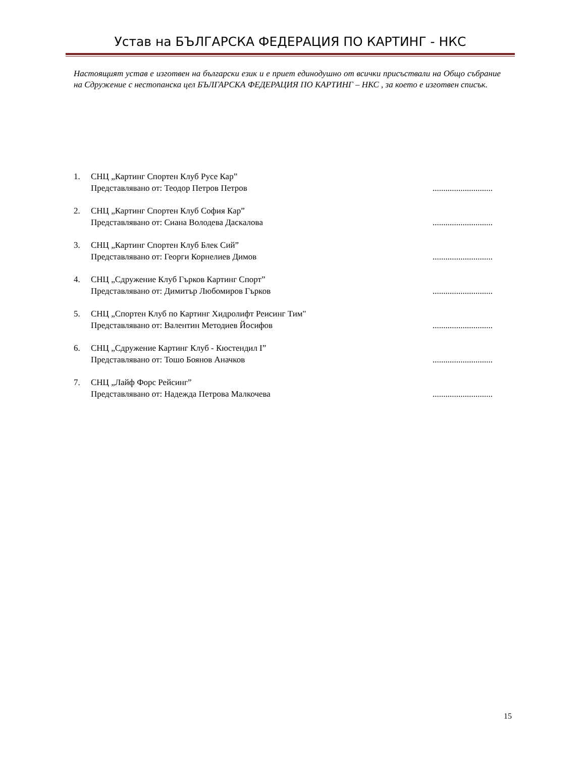Устав на БЪЛГАРСКА ФЕДЕРАЦИЯ ПО КАРТИНГ - НКС
Настоящият устав е изготвен на български език и е приет единодушно от всички присъствали на Общо събрание на Сдружение с нестопанска цел БЪЛГАРСКА ФЕДЕРАЦИЯ ПО КАРТИНГ – НКС , за което е изготвен списък.
1. СНЦ „Картинг Спортен Клуб Русе Кар”
Представлявано от: Теодор Петров Петров............................
2. СНЦ „Картинг Спортен Клуб София Кар”
Представлявано от: Сиана Володева Даскалова............................
3. СНЦ „Картинг Спортен Клуб Блек Сий”
Представлявано от: Георги Корнелиев Димов............................
4. СНЦ „Сдружение Клуб Гърков Картинг Спорт”
Представлявано от: Димитър Любомиров Гърков............................
5. СНЦ „Спортен Клуб по Картинг Хидролифт Реисинг Тим"
Представлявано от: Валентин Методиев Йосифов............................
6. СНЦ „Сдружение Картинг Клуб - Кюстендил I”
Представлявано от: Тошо Боянов Аначков............................
7. СНЦ „Лайф Форс Рейсинг”
Представлявано от: Надежда Петрова Малкочева............................
15